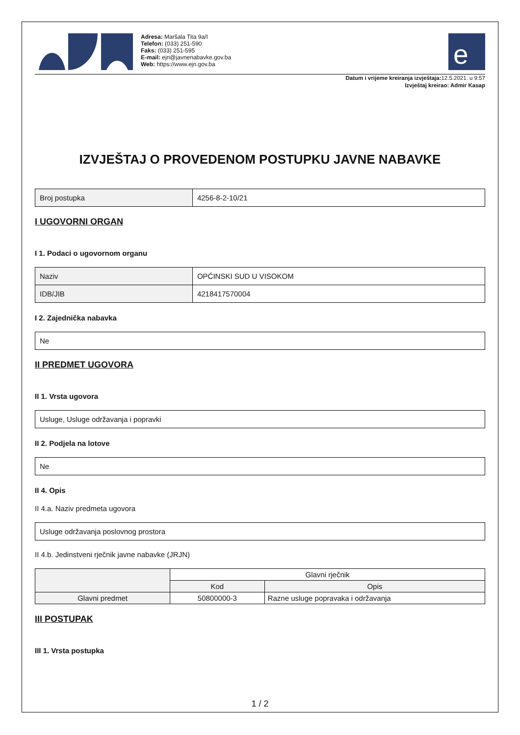Adresa: Maršala Tita 9a/I
Telefon: (033) 251-590
Faks: (033) 251-595
E-mail: ejn@javnenabavke.gov.ba
Web: https://www.ejn.gov.ba
e
Datum i vrijeme kreiranja izvještaja: 12.5.2021. u 9:57
Izvještaj kreirao: Admir Kasap
IZVJEŠTAJ O PROVEDENOM POSTUPKU JAVNE NABAVKE
| Broj postupka | 4256-8-2-10/21 |
I UGOVORNI ORGAN
I 1. Podaci o ugovornom organu
| Naziv | OPĆINSKI SUD U VISOKOM |
| IDB/JIB | 4218417570004 |
I 2. Zajednička nabavka
| Ne |
II PREDMET UGOVORA
II 1. Vrsta ugovora
| Usluge, Usluge održavanja i popravki |
II 2. Podjela na lotove
| Ne |
II 4. Opis
II 4.a. Naziv predmeta ugovora
| Usluge održavanja poslovnog prostora |
II 4.b. Jedinstveni rječnik javne nabavke (JRJN)
| | Glavni rječnik | |
| --- | --- | --- |
| | Kod | Opis |
| Glavni predmet | 50800000-3 | Razne usluge popravaka i održavanja |
III POSTUPAK
III 1. Vrsta postupka
1 / 2